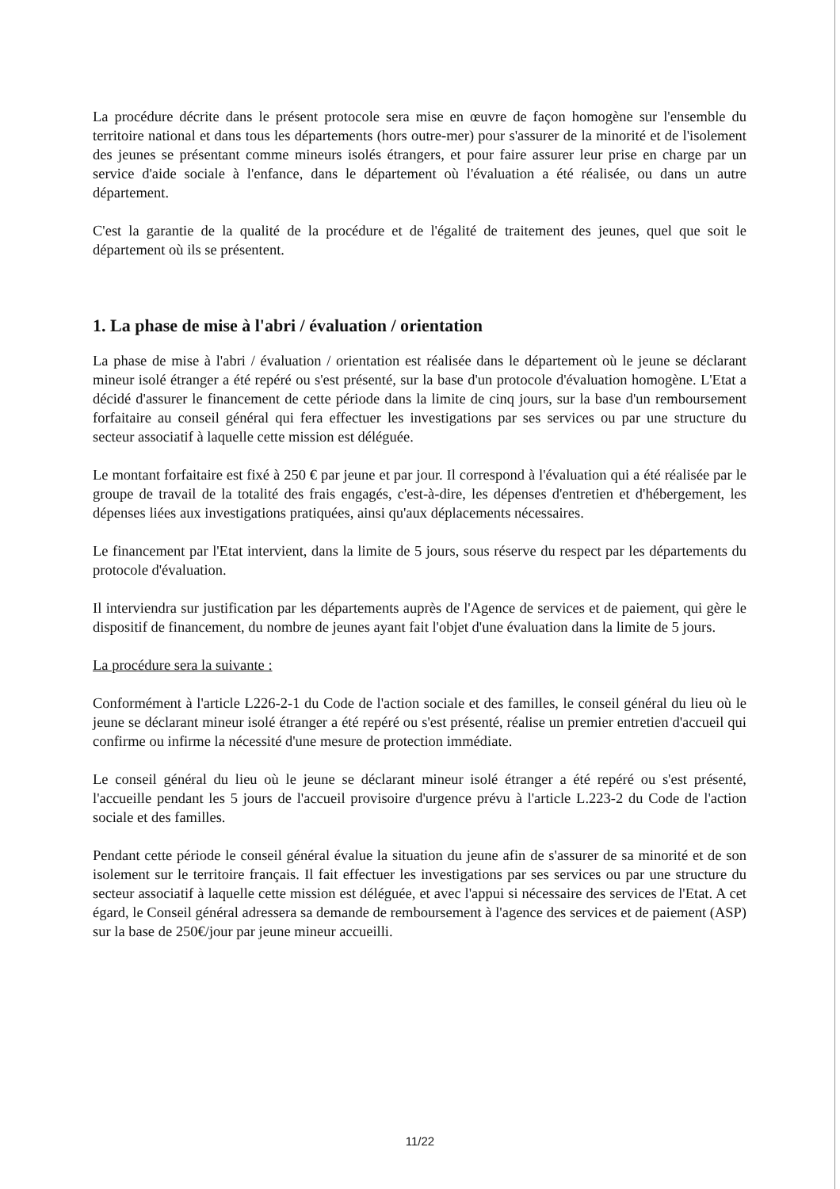La procédure décrite dans le présent protocole sera mise en œuvre de façon homogène sur l'ensemble du territoire national et dans tous les départements (hors outre-mer) pour s'assurer de la minorité et de l'isolement des jeunes se présentant comme mineurs isolés étrangers, et pour faire assurer leur prise en charge par un service d'aide sociale à l'enfance, dans le département où l'évaluation a été réalisée, ou dans un autre département.
C'est la garantie de la qualité de la procédure et de l'égalité de traitement des jeunes, quel que soit le département où ils se présentent.
1. La phase de mise à l'abri / évaluation / orientation
La phase de mise à l'abri / évaluation / orientation est réalisée dans le département où le jeune se déclarant mineur isolé étranger a été repéré ou s'est présenté, sur la base d'un protocole d'évaluation homogène. L'Etat a décidé d'assurer le financement de cette période dans la limite de cinq jours, sur la base d'un remboursement forfaitaire au conseil général qui fera effectuer les investigations par ses services ou par une structure du secteur associatif à laquelle cette mission est déléguée.
Le montant forfaitaire est fixé à 250 € par jeune et par jour. Il correspond à l'évaluation qui a été réalisée par le groupe de travail de la totalité des frais engagés, c'est-à-dire, les dépenses d'entretien et d'hébergement, les dépenses liées aux investigations pratiquées, ainsi qu'aux déplacements nécessaires.
Le financement par l'Etat intervient, dans la limite de 5 jours, sous réserve du respect par les départements du protocole d'évaluation.
Il interviendra sur justification par les départements auprès de l'Agence de services et de paiement, qui gère le dispositif de financement, du nombre de jeunes ayant fait l'objet d'une évaluation dans la limite de 5 jours.
La procédure sera la suivante :
Conformément à l'article L226-2-1 du Code de l'action sociale et des familles, le conseil général du lieu où le jeune se déclarant mineur isolé étranger a été repéré ou s'est présenté, réalise un premier entretien d'accueil qui confirme ou infirme la nécessité d'une mesure de protection immédiate.
Le conseil général du lieu où le jeune se déclarant mineur isolé étranger a été repéré ou s'est présenté, l'accueille pendant les 5 jours de l'accueil provisoire d'urgence prévu à l'article L.223-2 du Code de l'action sociale et des familles.
Pendant cette période le conseil général évalue la situation du jeune afin de s'assurer de sa minorité et de son isolement sur le territoire français. Il fait effectuer les investigations par ses services ou par une structure du secteur associatif à laquelle cette mission est déléguée, et avec l'appui si nécessaire des services de l'Etat. A cet égard, le Conseil général adressera sa demande de remboursement à l'agence des services et de paiement (ASP) sur la base de 250€/jour par jeune mineur accueilli.
11/22